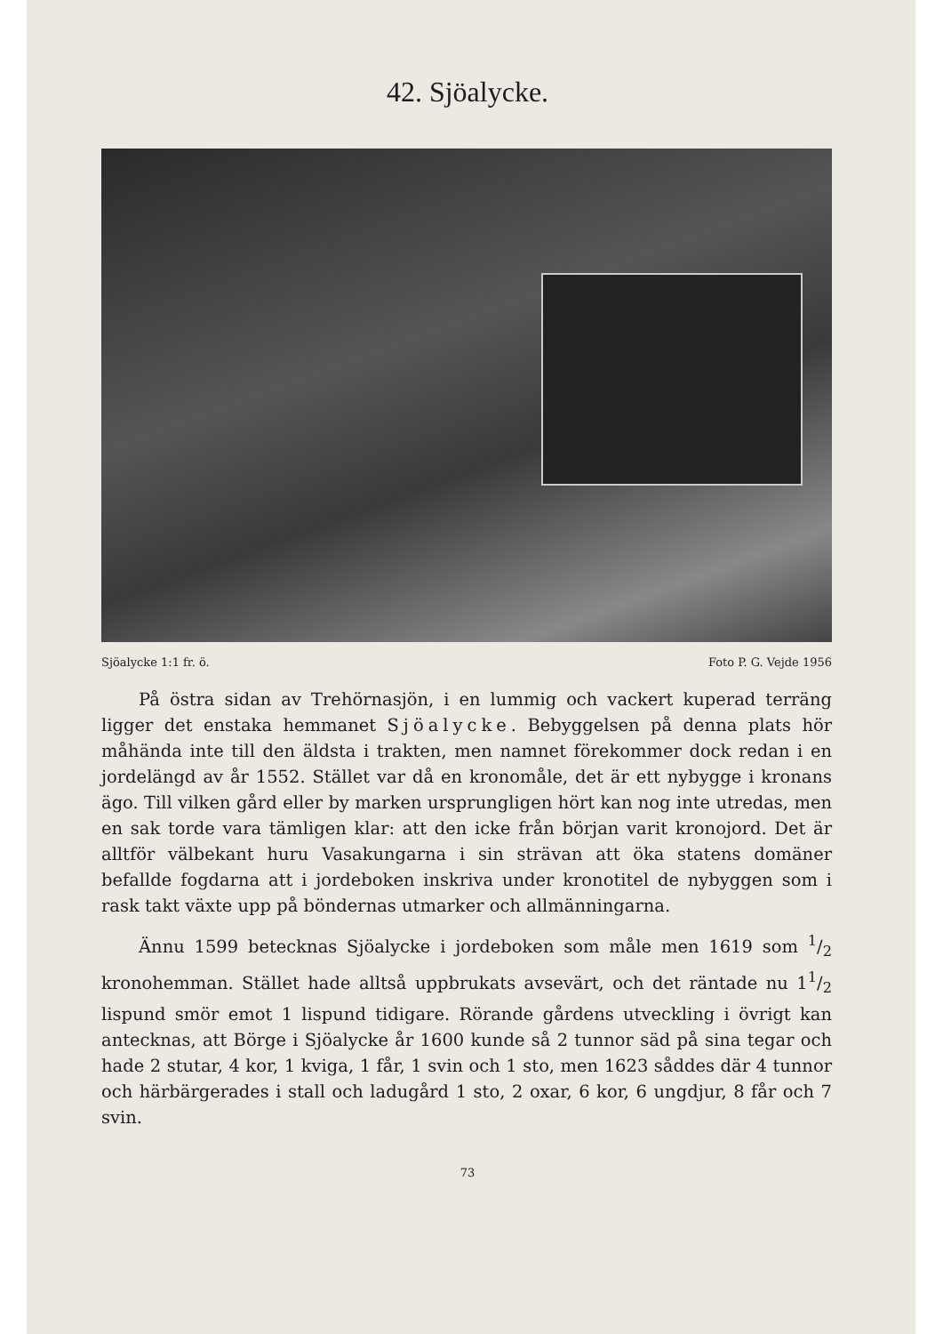42. Sjöalycke.
Sjöalycke 1:1 fr. ö. Foto P. G. Vejde 1956
På östra sidan av Trehörnasjön, i en lummig och vackert kuperad terräng ligger det enstaka hemmanet Sjöalycke. Bebyggelsen på denna plats hör måhända inte till den äldsta i trakten, men namnet förekommer dock redan i en jordelängd av år 1552. Stället var då en kronomåle, det är ett nybygge i kronans ägo. Till vilken gård eller by marken ursprungligen hört kan nog inte utredas, men en sak torde vara tämligen klar: att den icke från början varit kronojord. Det är alltför välbekant huru Vasakungarna i sin strävan att öka statens domäner befallde fogdarna att i jordeboken inskriva under kronotitel de nybyggen som i rask takt växte upp på böndernas utmarker och allmänningarna.
Ännu 1599 betecknas Sjöalycke i jordeboken som måle men 1619 som 1/2 kronohemman. Stället hade alltså uppbrukats avsevärt, och det räntade nu 11/2 lispund smör emot 1 lispund tidigare. Rörande gårdens utveckling i övrigt kan antecknas, att Börge i Sjöalycke år 1600 kunde så 2 tunnor säd på sina tegar och hade 2 stutar, 4 kor, 1 kviga, 1 får, 1 svin och 1 sto, men 1623 såddes där 4 tunnor och härbärgerades i stall och ladugård 1 sto, 2 oxar, 6 kor, 6 ungdjur, 8 får och 7 svin.
73